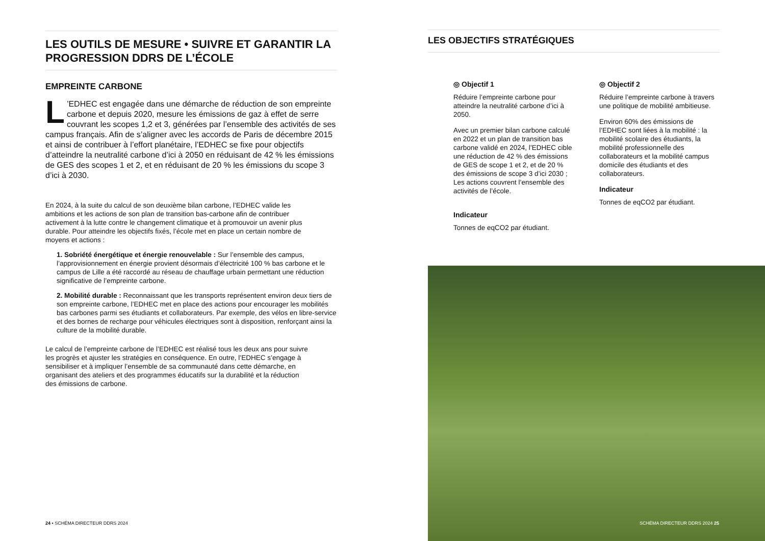LES OUTILS DE MESURE • SUIVRE ET GARANTIR LA PROGRESSION DDRS DE L’ÉCOLE
EMPREINTE CARBONE
L’EDHEC est engagée dans une démarche de réduction de son empreinte carbone et depuis 2020, mesure les émissions de gaz à effet de serre couvrant les scopes 1,2 et 3, générées par l’ensemble des activités de ses campus français. Afin de s’aligner avec les accords de Paris de décembre 2015 et ainsi de contribuer à l’effort planétaire, l’EDHEC se fixe pour objectifs d’atteindre la neutralité carbone d’ici à 2050 en réduisant de 42 % les émissions de GES des scopes 1 et 2, et en réduisant de 20 % les émissions du scope 3 d’ici à 2030.
En 2024, à la suite du calcul de son deuxième bilan carbone, l’EDHEC valide les ambitions et les actions de son plan de transition bas-carbone afin de contribuer activement à la lutte contre le changement climatique et à promouvoir un avenir plus durable. Pour atteindre les objectifs fixés, l’école met en place un certain nombre de moyens et actions :
1. Sobriété énergétique et énergie renouvelable : Sur l’ensemble des campus, l’approvisionnement en énergie provient désormais d’électricité 100 % bas carbone et le campus de Lille a été raccordé au réseau de chauffage urbain permettant une réduction significative de l’empreinte carbone.
2. Mobilité durable : Reconnaissant que les transports représentent environ deux tiers de son empreinte carbone, l’EDHEC met en place des actions pour encourager les mobilités bas carbones parmi ses étudiants et collaborateurs. Par exemple, des vélos en libre-service et des bornes de recharge pour véhicules électriques sont à disposition, renforçant ainsi la culture de la mobilité durable.
Le calcul de l’empreinte carbone de l’EDHEC est réalisé tous les deux ans pour suivre les progrès et ajuster les stratégies en conséquence. En outre, l’EDHEC s’engage à sensibiliser et à impliquer l’ensemble de sa communauté dans cette démarche, en organisant des ateliers et des programmes éducatifs sur la durabilité et la réduction des émissions de carbone.
24 • SCHÉMA DIRECTEUR DDRS 2024
LES OBJECTIFS STRATÉGIQUES
◎ Objectif 1
Réduire l’empreinte carbone pour atteindre la neutralité carbone d’ici à 2050.
Avec un premier bilan carbone calculé en 2022 et un plan de transition bas carbone validé en 2024, l’EDHEC cible une réduction de 42 % des émissions de GES de scope 1 et 2, et de 20 % des émissions de scope 3 d’ici 2030 ; Les actions couvrent l’ensemble des activités de l’école.
Indicateur
Tonnes de eqCO2 par étudiant.
◎ Objectif 2
Réduire l’empreinte carbone à travers une politique de mobilité ambitieuse.
Environ 60% des émissions de l’EDHEC sont liées à la mobilité : la mobilité scolaire des étudiants, la mobilité professionnelle des collaborateurs et la mobilité campus domicile des étudiants et des collaborateurs.
Indicateur
Tonnes de eqCO2 par étudiant.
SCHÉMA DIRECTEUR DDRS 2024 25